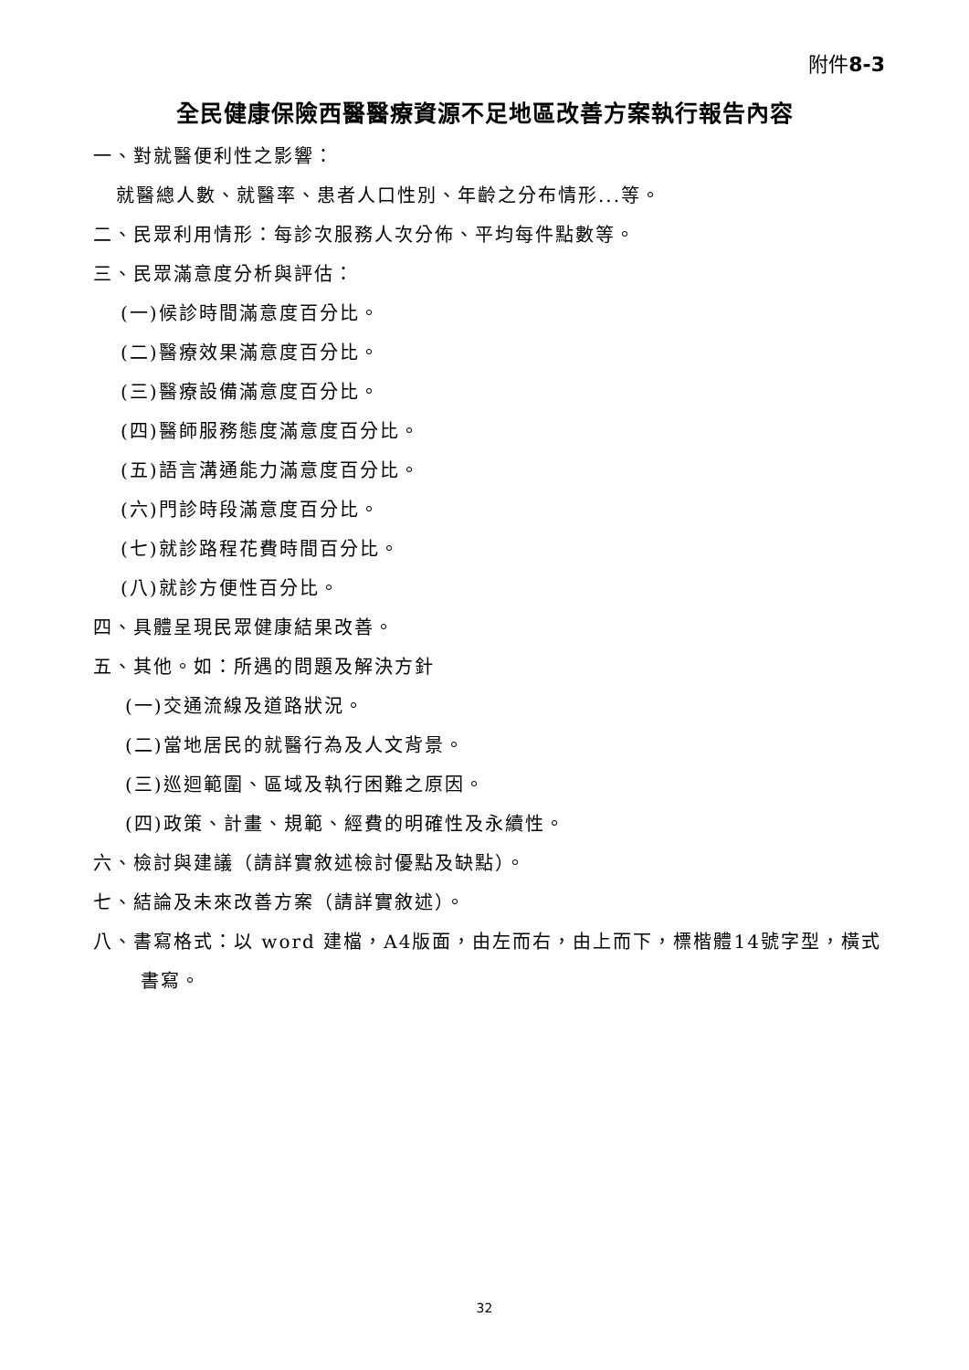附件8-3
全民健康保險西醫醫療資源不足地區改善方案執行報告內容
一、對就醫便利性之影響：
就醫總人數、就醫率、患者人口性別、年齡之分布情形...等。
二、民眾利用情形：每診次服務人次分佈、平均每件點數等。
三、民眾滿意度分析與評估：
(一)候診時間滿意度百分比。
(二)醫療效果滿意度百分比。
(三)醫療設備滿意度百分比。
(四)醫師服務態度滿意度百分比。
(五)語言溝通能力滿意度百分比。
(六)門診時段滿意度百分比。
(七)就診路程花費時間百分比。
(八)就診方便性百分比。
四、具體呈現民眾健康結果改善。
五、其他。如：所遇的問題及解決方針
(一)交通流線及道路狀況。
(二)當地居民的就醫行為及人文背景。
(三)巡迴範圍、區域及執行困難之原因。
(四)政策、計畫、規範、經費的明確性及永續性。
六、檢討與建議（請詳實敘述檢討優點及缺點）。
七、結論及未來改善方案（請詳實敘述）。
八、書寫格式：以 word 建檔，A4版面，由左而右，由上而下，標楷體14號字型，橫式書寫。
32